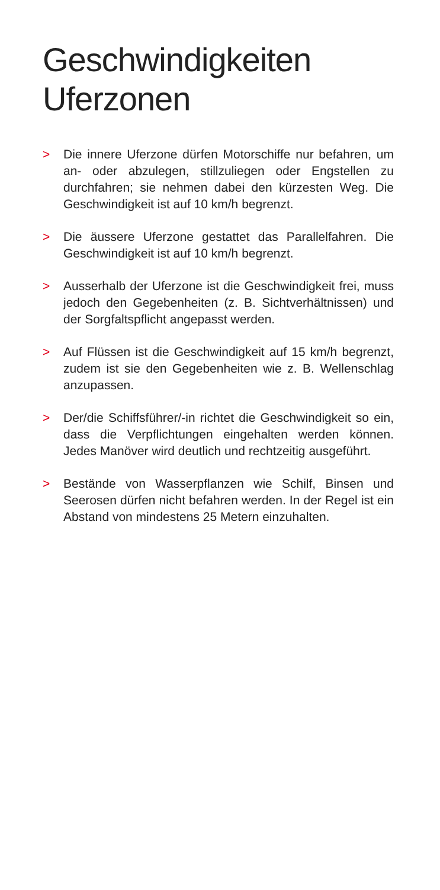Geschwindigkeiten
Uferzonen
> Die innere Uferzone dürfen Motorschiffe nur befahren, um an- oder abzulegen, stillzuliegen oder Engstellen zu durchfahren; sie nehmen dabei den kürzesten Weg. Die Geschwindigkeit ist auf 10 km/h begrenzt.
> Die äussere Uferzone gestattet das Parallelfahren. Die Geschwindigkeit ist auf 10 km/h begrenzt.
> Ausserhalb der Uferzone ist die Geschwindigkeit frei, muss jedoch den Gegebenheiten (z. B. Sichtverhält­nissen) und der Sorgfaltspflicht angepasst werden.
> Auf Flüssen ist die Geschwindigkeit auf 15 km/h be­grenzt, zudem ist sie den Gegebenheiten wie z. B. Wellen­schlag anzupassen.
> Der/die Schiffsführer/-in richtet die Geschwindigkeit so ein, dass die Verpflichtungen eingehalten werden können. Jedes Manöver wird deutlich und rechtzeitig ausgeführt.
> Bestände von Wasserpflanzen wie Schilf, Binsen und Seerosen dürfen nicht befahren werden. In der Regel ist ein Abstand von mindestens 25 Metern einzuhalten.